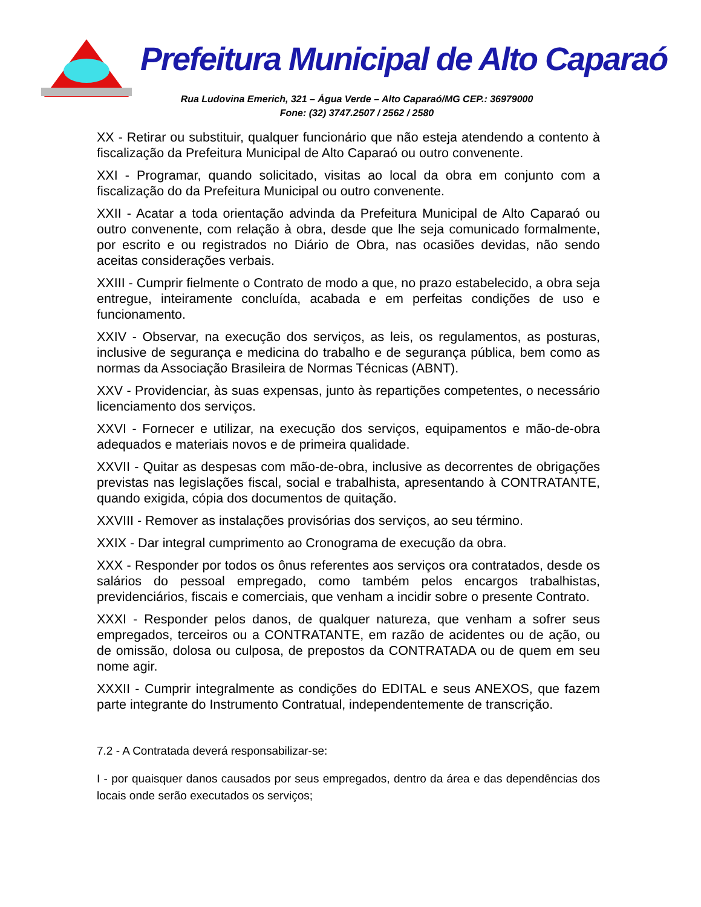Prefeitura Municipal de Alto Caparaó
Rua Ludovina Emerich, 321 – Água Verde – Alto Caparaó/MG CEP.: 36979000
Fone: (32) 3747.2507 / 2562 / 2580
XX - Retirar ou substituir, qualquer funcionário que não esteja atendendo a contento à fiscalização da Prefeitura Municipal de Alto Caparaó ou outro convenente.
XXI - Programar, quando solicitado, visitas ao local da obra em conjunto com a fiscalização do da Prefeitura Municipal ou outro convenente.
XXII - Acatar a toda orientação advinda da Prefeitura Municipal de Alto Caparaó ou outro convenente, com relação à obra, desde que lhe seja comunicado formalmente, por escrito e ou registrados no Diário de Obra, nas ocasiões devidas, não sendo aceitas considerações verbais.
XXIII - Cumprir fielmente o Contrato de modo a que, no prazo estabelecido, a obra seja entregue, inteiramente concluída, acabada e em perfeitas condições de uso e funcionamento.
XXIV - Observar, na execução dos serviços, as leis, os regulamentos, as posturas, inclusive de segurança e medicina do trabalho e de segurança pública, bem como as normas da Associação Brasileira de Normas Técnicas (ABNT).
XXV - Providenciar, às suas expensas, junto às repartições competentes, o necessário licenciamento dos serviços.
XXVI - Fornecer e utilizar, na execução dos serviços, equipamentos e mão-de-obra adequados e materiais novos e de primeira qualidade.
XXVII - Quitar as despesas com mão-de-obra, inclusive as decorrentes de obrigações previstas nas legislações fiscal, social e trabalhista, apresentando à CONTRATANTE, quando exigida, cópia dos documentos de quitação.
XXVIII - Remover as instalações provisórias dos serviços, ao seu término.
XXIX - Dar integral cumprimento ao Cronograma de execução da obra.
XXX - Responder por todos os ônus referentes aos serviços ora contratados, desde os salários do pessoal empregado, como também pelos encargos trabalhistas, previdenciários, fiscais e comerciais, que venham a incidir sobre o presente Contrato.
XXXI - Responder pelos danos, de qualquer natureza, que venham a sofrer seus empregados, terceiros ou a CONTRATANTE, em razão de acidentes ou de ação, ou de omissão, dolosa ou culposa, de prepostos da CONTRATADA ou de quem em seu nome agir.
XXXII - Cumprir integralmente as condições do EDITAL e seus ANEXOS, que fazem parte integrante do Instrumento Contratual, independentemente de transcrição.
7.2 - A Contratada deverá responsabilizar-se:
I - por quaisquer danos causados por seus empregados, dentro da área e das dependências dos locais onde serão executados os serviços;